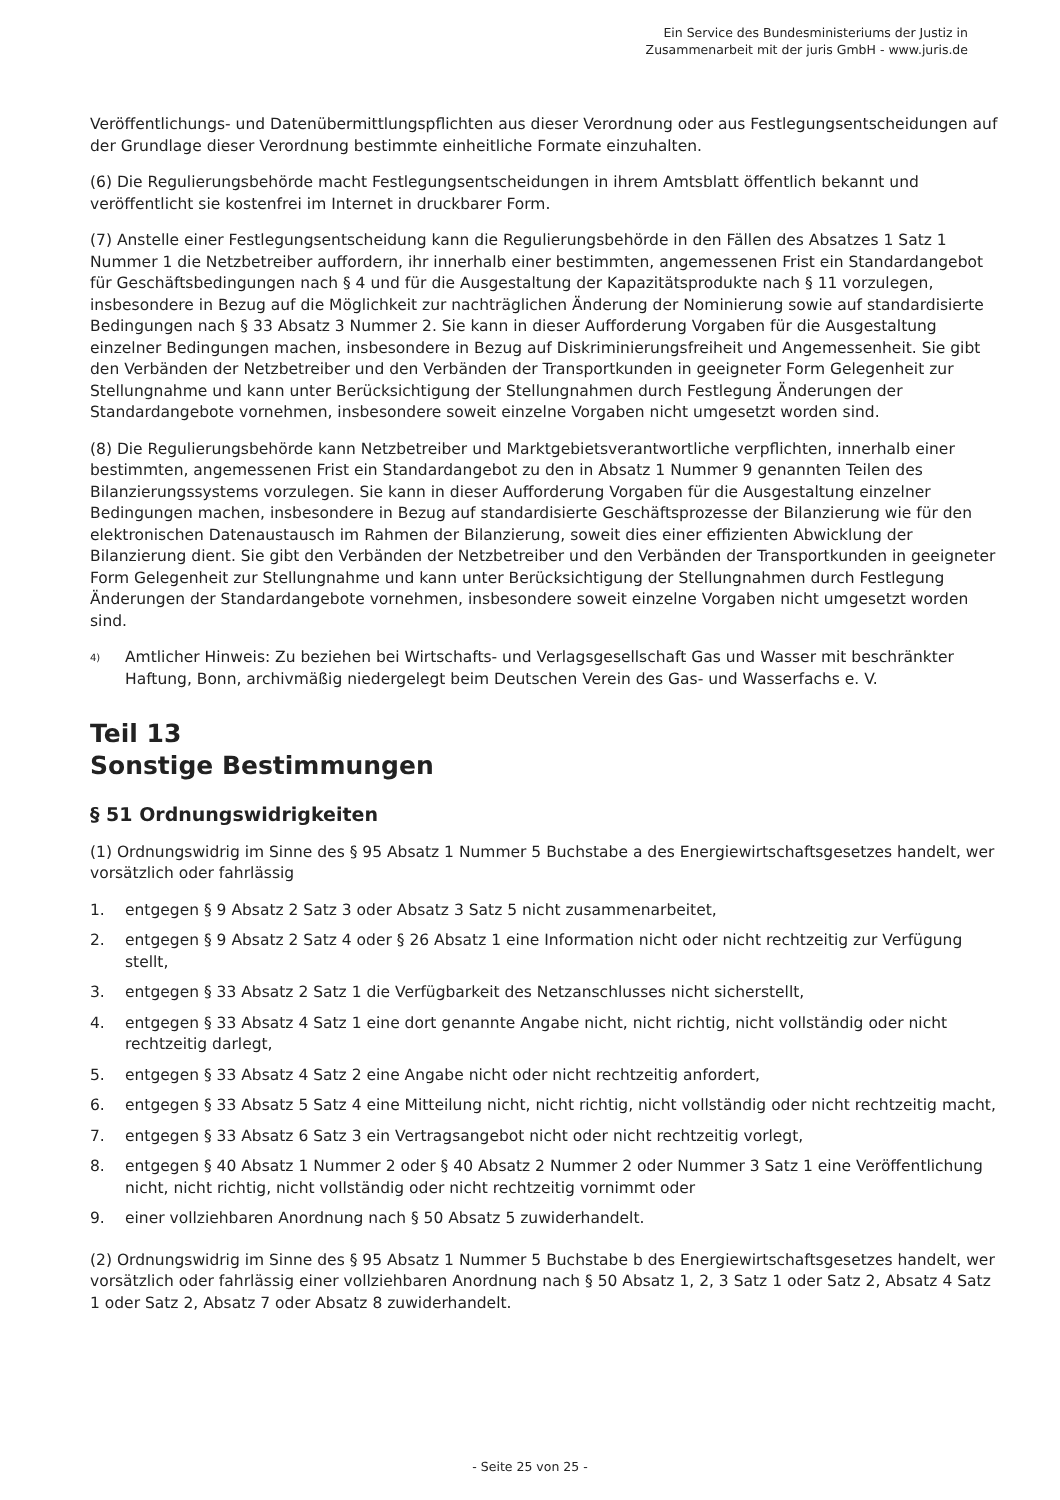Ein Service des Bundesministeriums der Justiz in
Zusammenarbeit mit der juris GmbH - www.juris.de
Veröffentlichungs- und Datenübermittlungspflichten aus dieser Verordnung oder aus Festlegungsentscheidungen auf der Grundlage dieser Verordnung bestimmte einheitliche Formate einzuhalten.
(6) Die Regulierungsbehörde macht Festlegungsentscheidungen in ihrem Amtsblatt öffentlich bekannt und veröffentlicht sie kostenfrei im Internet in druckbarer Form.
(7) Anstelle einer Festlegungsentscheidung kann die Regulierungsbehörde in den Fällen des Absatzes 1 Satz 1 Nummer 1 die Netzbetreiber auffordern, ihr innerhalb einer bestimmten, angemessenen Frist ein Standardangebot für Geschäftsbedingungen nach § 4 und für die Ausgestaltung der Kapazitätsprodukte nach § 11 vorzulegen, insbesondere in Bezug auf die Möglichkeit zur nachträglichen Änderung der Nominierung sowie auf standardisierte Bedingungen nach § 33 Absatz 3 Nummer 2. Sie kann in dieser Aufforderung Vorgaben für die Ausgestaltung einzelner Bedingungen machen, insbesondere in Bezug auf Diskriminierungsfreiheit und Angemessenheit. Sie gibt den Verbänden der Netzbetreiber und den Verbänden der Transportkunden in geeigneter Form Gelegenheit zur Stellungnahme und kann unter Berücksichtigung der Stellungnahmen durch Festlegung Änderungen der Standardangebote vornehmen, insbesondere soweit einzelne Vorgaben nicht umgesetzt worden sind.
(8) Die Regulierungsbehörde kann Netzbetreiber und Marktgebietsverantwortliche verpflichten, innerhalb einer bestimmten, angemessenen Frist ein Standardangebot zu den in Absatz 1 Nummer 9 genannten Teilen des Bilanzierungssystems vorzulegen. Sie kann in dieser Aufforderung Vorgaben für die Ausgestaltung einzelner Bedingungen machen, insbesondere in Bezug auf standardisierte Geschäftsprozesse der Bilanzierung wie für den elektronischen Datenaustausch im Rahmen der Bilanzierung, soweit dies einer effizienten Abwicklung der Bilanzierung dient. Sie gibt den Verbänden der Netzbetreiber und den Verbänden der Transportkunden in geeigneter Form Gelegenheit zur Stellungnahme und kann unter Berücksichtigung der Stellungnahmen durch Festlegung Änderungen der Standardangebote vornehmen, insbesondere soweit einzelne Vorgaben nicht umgesetzt worden sind.
<sup>4)</sup>
Amtlicher Hinweis: Zu beziehen bei Wirtschafts- und Verlagsgesellschaft Gas und Wasser mit beschränkter Haftung, Bonn, archivmäßig niedergelegt beim Deutschen Verein des Gas- und Wasserfachs e. V.
Teil 13
Sonstige Bestimmungen
§ 51 Ordnungswidrigkeiten
(1) Ordnungswidrig im Sinne des § 95 Absatz 1 Nummer 5 Buchstabe a des Energiewirtschaftsgesetzes handelt, wer vorsätzlich oder fahrlässig
1. entgegen § 9 Absatz 2 Satz 3 oder Absatz 3 Satz 5 nicht zusammenarbeitet,
2. entgegen § 9 Absatz 2 Satz 4 oder § 26 Absatz 1 eine Information nicht oder nicht rechtzeitig zur Verfügung stellt,
3. entgegen § 33 Absatz 2 Satz 1 die Verfügbarkeit des Netzanschlusses nicht sicherstellt,
4. entgegen § 33 Absatz 4 Satz 1 eine dort genannte Angabe nicht, nicht richtig, nicht vollständig oder nicht rechtzeitig darlegt,
5. entgegen § 33 Absatz 4 Satz 2 eine Angabe nicht oder nicht rechtzeitig anfordert,
6. entgegen § 33 Absatz 5 Satz 4 eine Mitteilung nicht, nicht richtig, nicht vollständig oder nicht rechtzeitig macht,
7. entgegen § 33 Absatz 6 Satz 3 ein Vertragsangebot nicht oder nicht rechtzeitig vorlegt,
8. entgegen § 40 Absatz 1 Nummer 2 oder § 40 Absatz 2 Nummer 2 oder Nummer 3 Satz 1 eine Veröffentlichung nicht, nicht richtig, nicht vollständig oder nicht rechtzeitig vornimmt oder
9. einer vollziehbaren Anordnung nach § 50 Absatz 5 zuwiderhandelt.
(2) Ordnungswidrig im Sinne des § 95 Absatz 1 Nummer 5 Buchstabe b des Energiewirtschaftsgesetzes handelt, wer vorsätzlich oder fahrlässig einer vollziehbaren Anordnung nach § 50 Absatz 1, 2, 3 Satz 1 oder Satz 2, Absatz 4 Satz 1 oder Satz 2, Absatz 7 oder Absatz 8 zuwiderhandelt.
- Seite 25 von 25 -